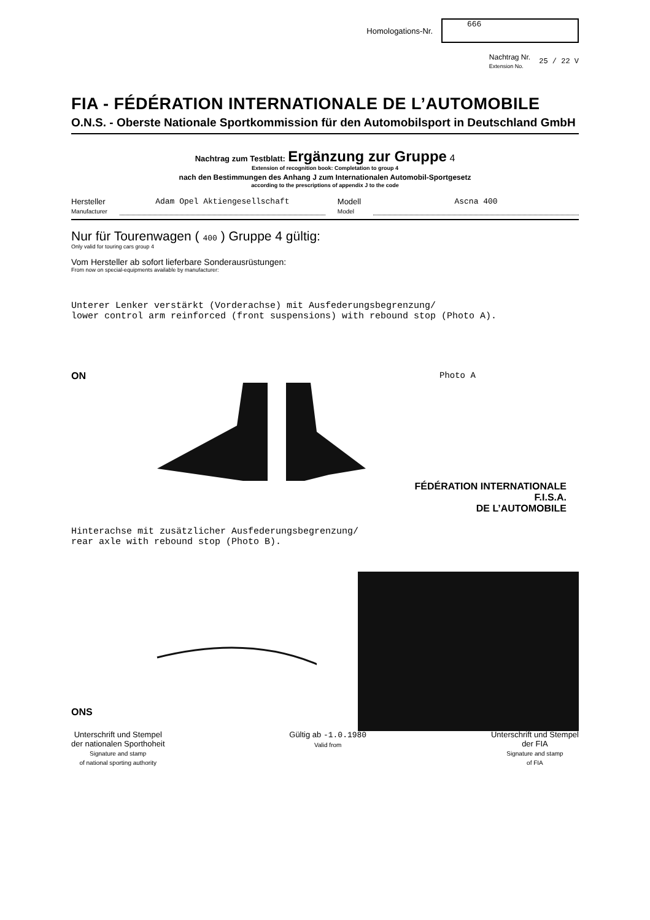Homologations-Nr.
666
Nachtrag Nr.
Extension No.
25 / 22 V
FIA - FÉDÉRATION INTERNATIONALE DE L’AUTOMOBILE
O.N.S. - Oberste Nationale Sportkommission für den Automobilsport in Deutschland GmbH
Nachtrag zum Testblatt: Ergänzung zur Gruppe 4
Extension of recognition book: Completation to group 4
nach den Bestimmungen des Anhang J zum Internationalen Automobil-Sportgesetz
according to the prescriptions of appendix J to the code
Hersteller
Manufacturer
Adam Opel Aktiengesellschaft Modell
Model
Ascna 400
Nur für Tourenwagen ( 400 ) Gruppe 4 gültig:
Only valid for touring cars group 4
Vom Hersteller ab sofort lieferbare Sonderausrüstungen:
From now on special-equipments available by manufacturer:
Unterer Lenker verstärkt (Vorderachse) mit Ausfederungsbegrenzung/
lower control arm reinforced (front suspensions) with rebound stop (Photo A).
ON Photo A
FÉDÉRATION INTERNATIONALE
F.I.S.A.
DE L’AUTOMOBILE
Hinterachse mit zusätzlicher Ausfederungsbegrenzung/
rear axle with rebound stop (Photo B).
ONS
Unterschrift und Stempel
der nationalen Sporthoheit
Signature and stamp
of national sporting authority
Gültig ab -1.0.1980
Valid from
Unterschrift und Stempel
der FIA
Signature and stamp
of FIA